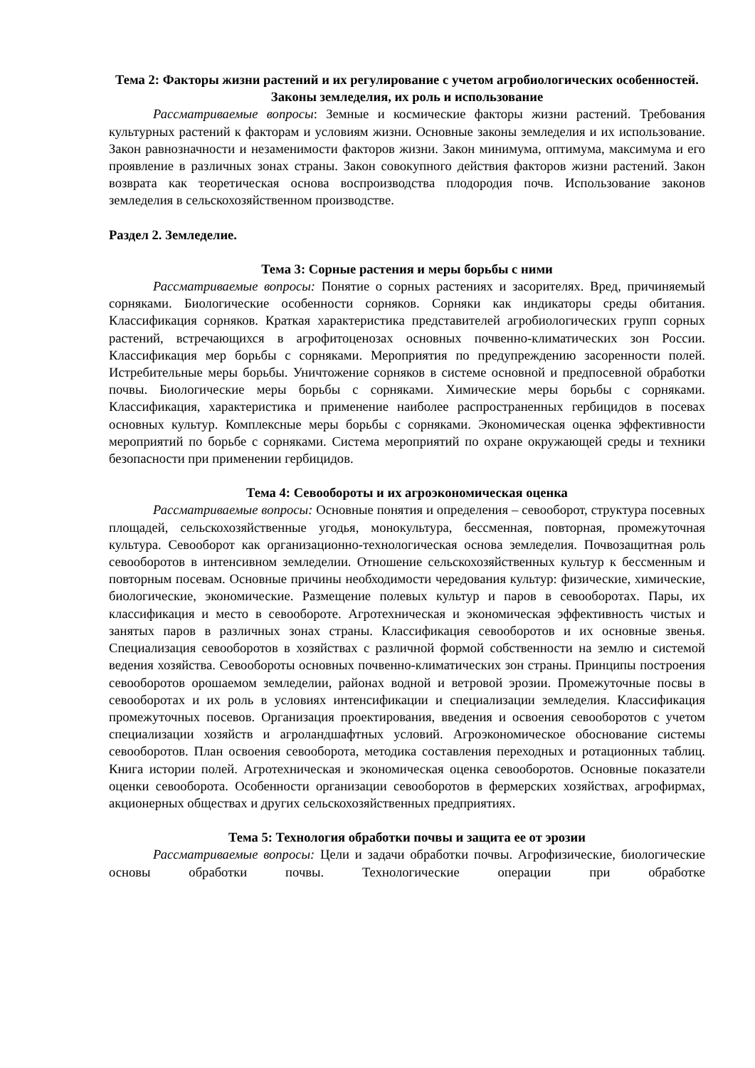Тема 2: Факторы жизни растений и их регулирование с учетом агробиологических особенностей. Законы земледелия, их роль и использование
Рассматриваемые вопросы: Земные и космические факторы жизни растений. Требования культурных растений к факторам и условиям жизни. Основные законы земледелия и их использование. Закон равнозначности и незаменимости факторов жизни. Закон минимума, оптимума, максимума и его проявление в различных зонах страны. Закон совокупного действия факторов жизни растений. Закон возврата как теоретическая основа воспроизводства плодородия почв. Использование законов земледелия в сельскохозяйственном производстве.
Раздел 2. Земледелие.
Тема 3: Сорные растения и меры борьбы с ними
Рассматриваемые вопросы: Понятие о сорных растениях и засорителях. Вред, причиняемый сорняками. Биологические особенности сорняков. Сорняки как индикаторы среды обитания. Классификация сорняков. Краткая характеристика представителей агробиологических групп сорных растений, встречающихся в агрофитоценозах основных почвенно-климатических зон России. Классификация мер борьбы с сорняками. Мероприятия по предупреждению засоренности полей. Истребительные меры борьбы. Уничтожение сорняков в системе основной и предпосевной обработки почвы. Биологические меры борьбы с сорняками. Химические меры борьбы с сорняками. Классификация, характеристика и применение наиболее распространенных гербицидов в посевах основных культур. Комплексные меры борьбы с сорняками. Экономическая оценка эффективности мероприятий по борьбе с сорняками. Система мероприятий по охране окружающей среды и техники безопасности при применении гербицидов.
Тема 4: Севообороты и их агроэкономическая оценка
Рассматриваемые вопросы: Основные понятия и определения – севооборот, структура посевных площадей, сельскохозяйственные угодья, монокультура, бессменная, повторная, промежуточная культура. Севооборот как организационно-технологическая основа земледелия. Почвозащитная роль севооборотов в интенсивном земледелии. Отношение сельскохозяйственных культур к бессменным и повторным посевам. Основные причины необходимости чередования культур: физические, химические, биологические, экономические. Размещение полевых культур и паров в севооборотах. Пары, их классификация и место в севообороте. Агротехническая и экономическая эффективность чистых и занятых паров в различных зонах страны. Классификация севооборотов и их основные звенья. Специализация севооборотов в хозяйствах с различной формой собственности на землю и системой ведения хозяйства. Севообороты основных почвенно-климатических зон страны. Принципы построения севооборотов орошаемом земледелии, районах водной и ветровой эрозии. Промежуточные посвы в севооборотах и их роль в условиях интенсификации и специализации земледелия. Классификация промежуточных посевов. Организация проектирования, введения и освоения севооборотов с учетом специализации хозяйств и агроландшафтных условий. Агроэкономическое обоснование системы севооборотов. План освоения севооборота, методика составления переходных и ротационных таблиц. Книга истории полей. Агротехническая и экономическая оценка севооборотов. Основные показатели оценки севооборота. Особенности организации севооборотов в фермерских хозяйствах, агрофирмах, акционерных обществах и других сельскохозяйственных предприятиях.
Тема 5: Технология обработки почвы и защита ее от эрозии
Рассматриваемые вопросы: Цели и задачи обработки почвы. Агрофизические, биологические основы обработки почвы. Технологические операции при обработке